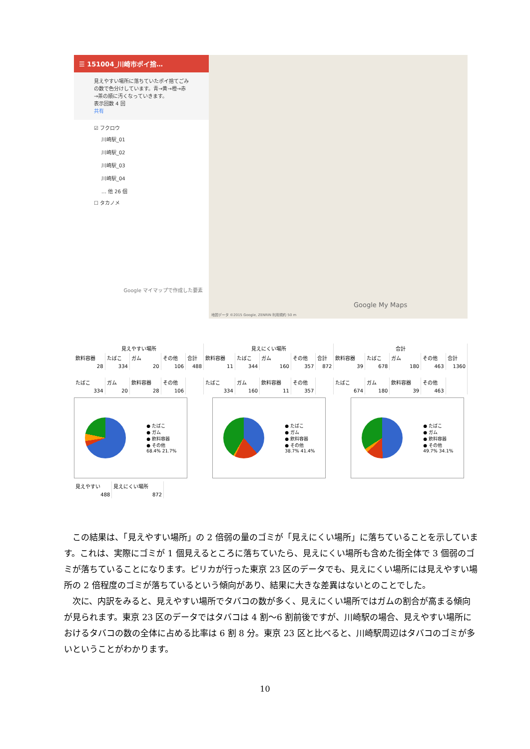☰ 151004_川崎市ポイ捨…
見えやすい場所に落ちていたポイ捨てごみの数で色分けしています。青→黄→橙→赤→茶の順に汚くなっていきます。
表示回数 4 回
共有
☑ フクロウ
川崎駅_01
川崎駅_02
川崎駅_03
川崎駅_04
… 他 26 個
☐ タカノメ
Google マイマップで作成した要素
地図データ ©2015 Google, ZENRIN 利用規約 50 m
Google My Maps
| 見えやすい場所 | | | | | 見えにくい場所 | | | | | 合計 | | | | |
| --- | --- | --- | --- | --- | --- | --- | --- | --- | --- | --- | --- | --- | --- | --- |
| 飲料容器 | たばこ | ガム | その他 | 合計 | 飲料容器 | たばこ | ガム | その他 | 合計 | 飲料容器 | たばこ | ガム | その他 | 合計 |
| 28 | 334 | 20 | 106 | 488 | 11 | 344 | 160 | 357 | 872 | 39 | 678 | 180 | 463 | 1360 |
| たばこ | ガム | 飲料容器 | その他 | | たばこ | ガム | 飲料容器 | その他 | | たばこ | ガム | 飲料容器 | その他 | |
| 334 | 20 | 28 | 106 | | 334 | 160 | 11 | 357 | | 674 | 180 | 39 | 463 | |
● たばこ
● ガム
● 飲料容器
● その他
68.4% 21.7%
● たばこ
● ガム
● 飲料容器
● その他
38.7% 41.4%
● たばこ
● ガム
● 飲料容器
● その他
49.7% 34.1%
| 見えやすい | 見えにくい場所 |
| 488 | 872 |
この結果は、「見えやすい場所」の 2 倍弱の量のゴミが「見えにくい場所」に落ちていることを示しています。これは、実際にゴミが 1 個見えるところに落ちていたら、見えにくい場所も含めた街全体で 3 個弱のゴミが落ちていることになります。ピリカが行った東京 23 区のデータでも、見えにくい場所には見えやすい場所の 2 倍程度のゴミが落ちているという傾向があり、結果に大きな差異はないとのことでした。
次に、内訳をみると、見えやすい場所でタバコの数が多く、見えにくい場所ではガムの割合が高まる傾向が見られます。東京 23 区のデータではタバコは 4 割～6 割前後ですが、川崎駅の場合、見えやすい場所におけるタバコの数の全体に占める比率は 6 割 8 分。東京 23 区と比べると、川崎駅周辺はタバコのゴミが多いということがわかります。
10